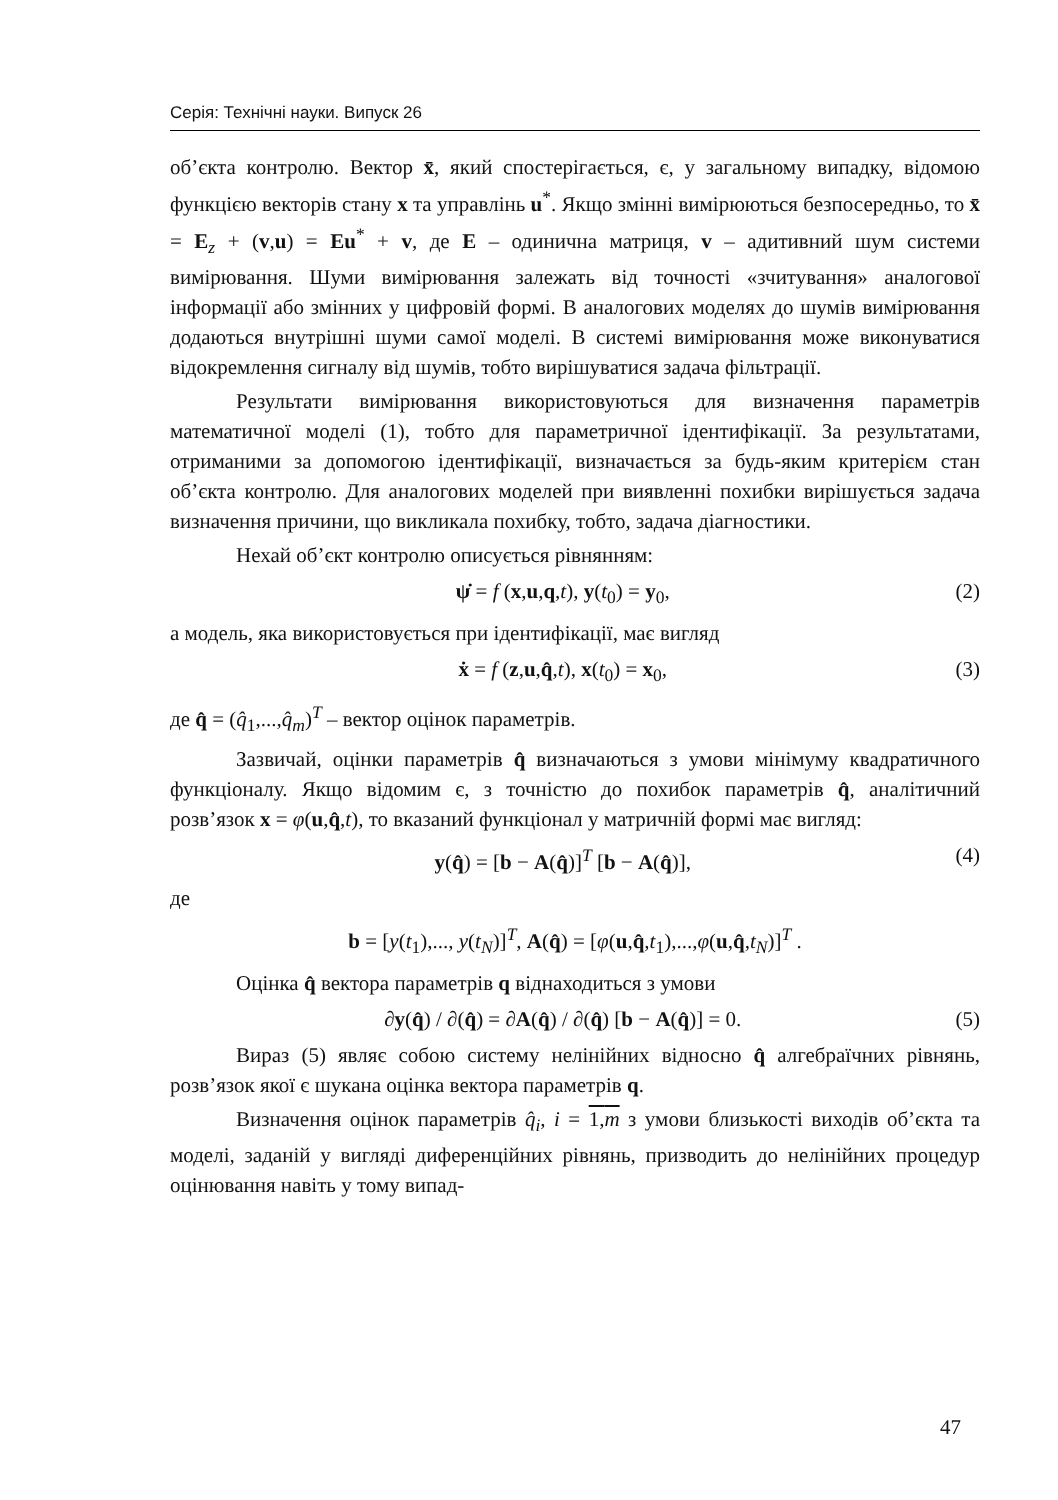Серія: Технічні науки. Випуск 26
об’єкта контролю. Вектор x̄, який спостерігається, є, у загальному випадку, відомою функцією векторів стану x та управлінь u<sup>*</sup>. Якщо змінні вимірюються безпосередньо, то x̄ = E<sub>z</sub> + (v,u) = Eu<sup>*</sup> + v, де E – одинична матриця, v – адитивний шум системи вимірювання. Шуми вимірювання залежать від точності «зчитування» аналогової інформації або змінних у цифровій формі. В аналогових моделях до шумів вимірювання додаються внутрішні шуми самої моделі. В системі вимірювання може виконуватися відокремлення сигналу від шумів, тобто вирішуватися задача фільтрації.
Результати вимірювання використовуються для визначення параметрів математичної моделі (1), тобто для параметричної ідентифікації. За результатами, отриманими за допомогою ідентифікації, визначається за будь-яким критерієм стан об’єкта контролю. Для аналогових моделей при виявленні похибки вирішується задача визначення причини, що викликала похибку, тобто, задача діагностики.
Нехай об’єкт контролю описується рівнянням:
ψ̇ = f (x,u,q,t), y(t<sub>0</sub>) = y<sub>0</sub>, (2)
а модель, яка використовується при ідентифікації, має вигляд
ẋ = f (z,u,q̂,t), x(t<sub>0</sub>) = x<sub>0</sub>, (3)
де q̂ = (q̂<sub>1</sub>,...,q̂<sub>m</sub>)<sup>T</sup> – вектор оцінок параметрів.
Зазвичай, оцінки параметрів q̂ визначаються з умови мінімуму квадратичного функціоналу. Якщо відомим є, з точністю до похибок параметрів q̂, аналітичний розв’язок x = φ(u,q̂,t), то вказаний функціонал у матричній формі має вигляд:
y(q̂) = [b − A(q̂)]<sup>T</sup> [b − A(q̂)], (4)
де
b = [y(t<sub>1</sub>),..., y(t<sub>N</sub>)]<sup>T</sup>, A(q̂) = [φ(u,q̂,t<sub>1</sub>),...,φ(u,q̂,t<sub>N</sub>)]<sup>T</sup> .
Оцінка q̂ вектора параметрів q віднаходиться з умови
∂y(q̂) / ∂(q̂) = ∂A(q̂) / ∂(q̂) [b − A(q̂)] = 0. (5)
Вираз (5) являє собою систему нелінійних відносно q̂ алгебраїчних рівнянь, розв’язок якої є шукана оцінка вектора параметрів q.
Визначення оцінок параметрів q̂<sub>i</sub>, i = 1,m з умови близькості виходів об’єкта та моделі, заданій у вигляді диференційних рівнянь, призводить до нелінійних процедур оцінювання навіть у тому випад-
47